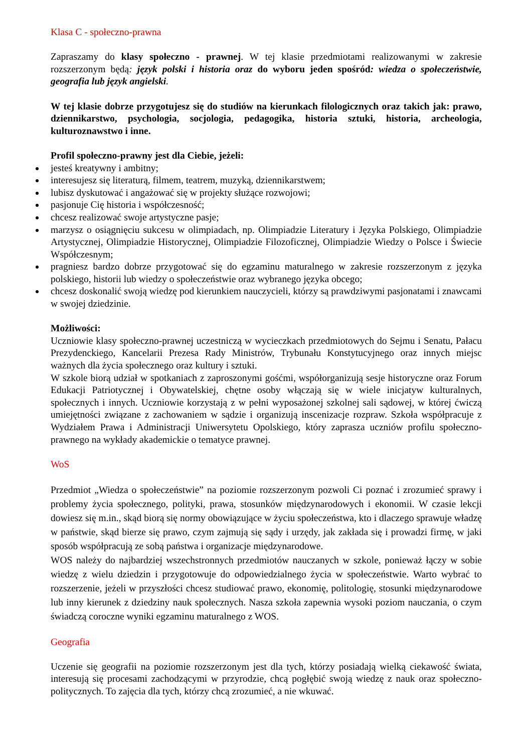Klasa C - społeczno-prawna
Zapraszamy do klasy społeczno - prawnej. W tej klasie przedmiotami realizowanymi w zakresie rozszerzonym będą: język polski i historia oraz do wyboru jeden spośród: wiedza o społeczeństwie, geografia lub język angielski.
W tej klasie dobrze przygotujesz się do studiów na kierunkach filologicznych oraz takich jak: prawo, dziennikarstwo, psychologia, socjologia, pedagogika, historia sztuki, historia, archeologia, kulturoznawstwo i inne.
Profil społeczno-prawny jest dla Ciebie, jeżeli:
jesteś kreatywny i ambitny;
interesujesz się literaturą, filmem, teatrem, muzyką, dziennikarstwem;
lubisz dyskutować i angażować się w projekty służące rozwojowi;
pasjonuje Cię historia i współczesność;
chcesz realizować swoje artystyczne pasje;
marzysz o osiągnięciu sukcesu w olimpiadach, np. Olimpiadzie Literatury i Języka Polskiego, Olimpiadzie Artystycznej, Olimpiadzie Historycznej, Olimpiadzie Filozoficznej, Olimpiadzie Wiedzy o Polsce i Świecie Współczesnym;
pragniesz bardzo dobrze przygotować się do egzaminu maturalnego w zakresie rozszerzonym z języka polskiego, historii lub wiedzy o społeczeństwie oraz wybranego języka obcego;
chcesz doskonalić swoją wiedzę pod kierunkiem nauczycieli, którzy są prawdziwymi pasjonatami i znawcami w swojej dziedzinie.
Możliwości:
Uczniowie klasy społeczno-prawnej uczestniczą w wycieczkach przedmiotowych do Sejmu i Senatu, Pałacu Prezydenckiego, Kancelarii Prezesa Rady Ministrów, Trybunału Konstytucyjnego oraz innych miejsc ważnych dla życia społecznego oraz kultury i sztuki.
W szkole biorą udział w spotkaniach z zaproszonymi gośćmi, współorganizują sesje historyczne oraz Forum Edukacji Patriotycznej i Obywatelskiej, chętne osoby włączają się w wiele inicjatyw kulturalnych, społecznych i innych. Uczniowie korzystają z w pełni wyposażonej szkolnej sali sądowej, w której ćwiczą umiejętności związane z zachowaniem w sądzie i organizują inscenizacje rozpraw. Szkoła współpracuje z Wydziałem Prawa i Administracji Uniwersytetu Opolskiego, który zaprasza uczniów profilu społeczno-prawnego na wykłady akademickie o tematyce prawnej.
WoS
Przedmiot „Wiedza o społeczeństwie” na poziomie rozszerzonym pozwoli Ci poznać i zrozumieć sprawy i problemy życia społecznego, polityki, prawa, stosunków międzynarodowych i ekonomii. W czasie lekcji dowiesz się m.in., skąd biorą się normy obowiązujące w życiu społeczeństwa, kto i dlaczego sprawuje władzę w państwie, skąd bierze się prawo, czym zajmują się sądy i urzędy, jak zakłada się i prowadzi firmę, w jaki sposób współpracują ze sobą państwa i organizacje międzynarodowe.
WOS należy do najbardziej wszechstronnych przedmiotów nauczanych w szkole, ponieważ łączy w sobie wiedzę z wielu dziedzin i przygotowuje do odpowiedzialnego życia w społeczeństwie. Warto wybrać to rozszerzenie, jeżeli w przyszłości chcesz studiować prawo, ekonomię, politologię, stosunki międzynarodowe lub inny kierunek z dziedziny nauk społecznych. Nasza szkoła zapewnia wysoki poziom nauczania, o czym świadczą coroczne wyniki egzaminu maturalnego z WOS.
Geografia
Uczenie się geografii na poziomie rozszerzonym jest dla tych, którzy posiadają wielką ciekawość świata, interesują się procesami zachodzącymi w przyrodzie, chcą pogłębić swoją wiedzę z nauk oraz społeczno- politycznych. To zajęcia dla tych, którzy chcą zrozumieć, a nie wkuwać.